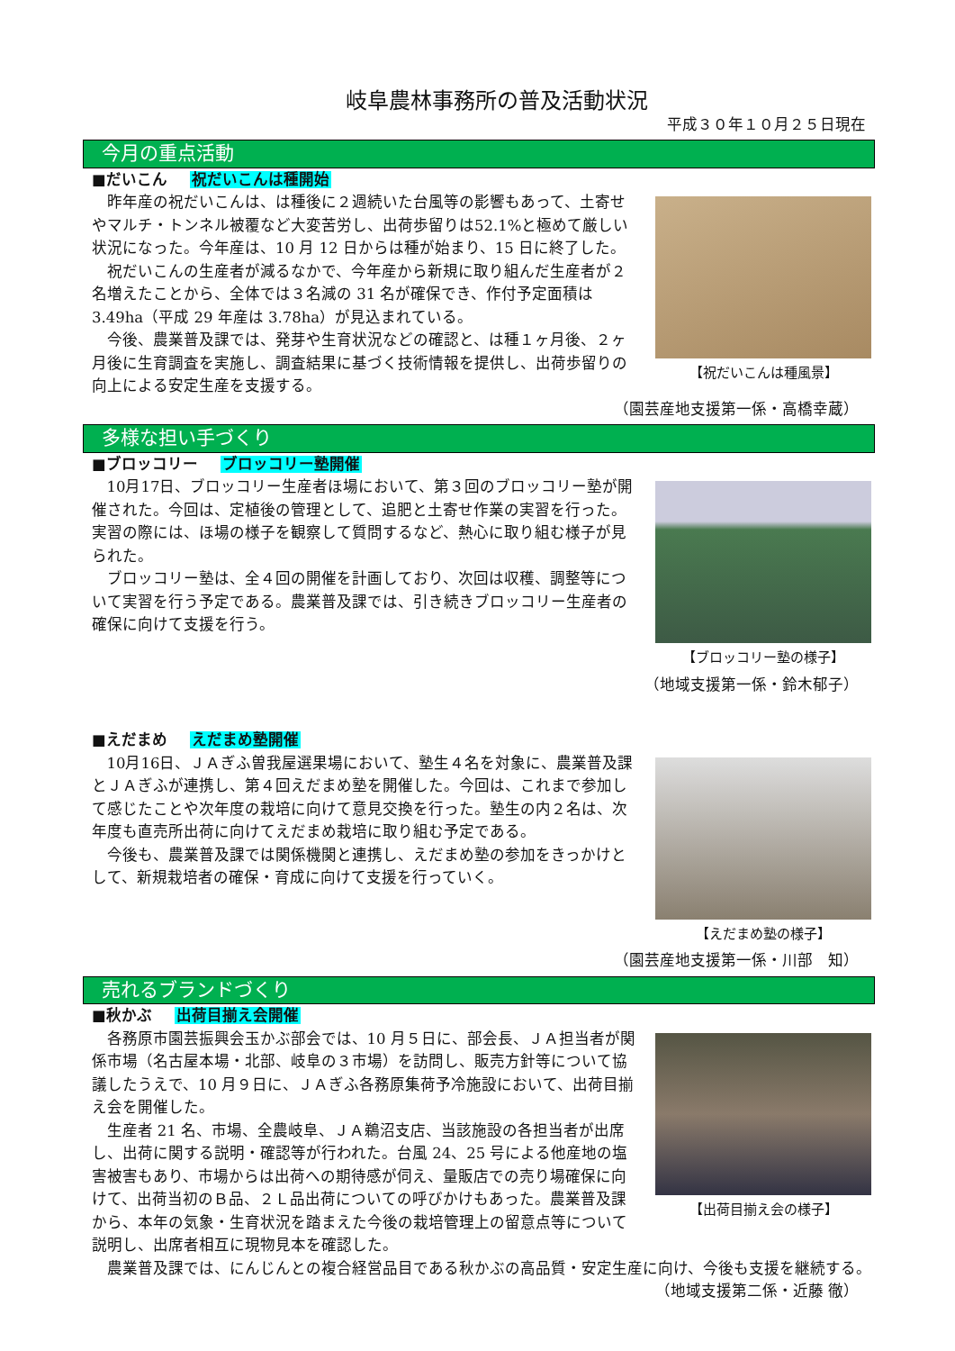岐阜農林事務所の普及活動状況
平成３０年１０月２５日現在
今月の重点活動
■だいこん 祝だいこんは種開始
【祝だいこんは種風景】
昨年産の祝だいこんは、は種後に２週続いた台風等の影響もあって、土寄せやマルチ・トンネル被覆など大変苦労し、出荷歩留りは52.1%と極めて厳しい状況になった。今年産は、10 月 12 日からは種が始まり、15 日に終了した。
祝だいこんの生産者が減るなかで、今年産から新規に取り組んだ生産者が２名増えたことから、全体では３名減の 31 名が確保でき、作付予定面積は 3.49ha（平成 29 年産は 3.78ha）が見込まれている。
今後、農業普及課では、発芽や生育状況などの確認と、は種１ヶ月後、２ヶ月後に生育調査を実施し、調査結果に基づく技術情報を提供し、出荷歩留りの向上による安定生産を支援する。
（園芸産地支援第一係・高橋幸蔵）
多様な担い手づくり
■ブロッコリー ブロッコリー塾開催
【ブロッコリー塾の様子】
10月17日、ブロッコリー生産者ほ場において、第３回のブロッコリー塾が開催された。今回は、定植後の管理として、追肥と土寄せ作業の実習を行った。実習の際には、ほ場の様子を観察して質問するなど、熱心に取り組む様子が見られた。
ブロッコリー塾は、全４回の開催を計画しており、次回は収穫、調整等について実習を行う予定である。農業普及課では、引き続きブロッコリー生産者の確保に向けて支援を行う。
（地域支援第一係・鈴木郁子）
■えだまめ えだまめ塾開催
【えだまめ塾の様子】
10月16日、ＪＡぎふ曽我屋選果場において、塾生４名を対象に、農業普及課とＪＡぎふが連携し、第４回えだまめ塾を開催した。今回は、これまで参加して感じたことや次年度の栽培に向けて意見交換を行った。塾生の内２名は、次年度も直売所出荷に向けてえだまめ栽培に取り組む予定である。
今後も、農業普及課では関係機関と連携し、えだまめ塾の参加をきっかけとして、新規栽培者の確保・育成に向けて支援を行っていく。
（園芸産地支援第一係・川部　知）
売れるブランドづくり
■秋かぶ 出荷目揃え会開催
【出荷目揃え会の様子】
各務原市園芸振興会玉かぶ部会では、10 月５日に、部会長、ＪＡ担当者が関係市場（名古屋本場・北部、岐阜の３市場）を訪問し、販売方針等について協議したうえで、10 月９日に、ＪＡぎふ各務原集荷予冷施設において、出荷目揃え会を開催した。
生産者 21 名、市場、全農岐阜、ＪＡ鵜沼支店、当該施設の各担当者が出席し、出荷に関する説明・確認等が行われた。台風 24、25 号による他産地の塩害被害もあり、市場からは出荷への期待感が伺え、量販店での売り場確保に向けて、出荷当初のＢ品、２Ｌ品出荷についての呼びかけもあった。農業普及課から、本年の気象・生育状況を踏まえた今後の栽培管理上の留意点等について説明し、出席者相互に現物見本を確認した。
農業普及課では、にんじんとの複合経営品目である秋かぶの高品質・安定生産に向け、今後も支援を継続する。
（地域支援第二係・近藤 徹）